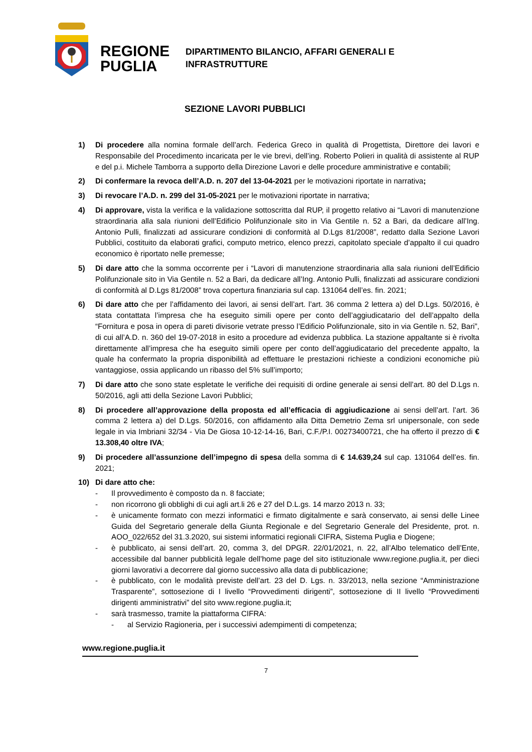REGIONE
PUGLIA
DIPARTIMENTO BILANCIO, AFFARI GENERALI E
INFRASTRUTTURE
SEZIONE LAVORI PUBBLICI
1) Di procedere alla nomina formale dell’arch. Federica Greco in qualità di Progettista, Direttore dei lavori e Responsabile del Procedimento incaricata per le vie brevi, dell’ing. Roberto Polieri in qualità di assistente al RUP e del p.i. Michele Tamborra a supporto della Direzione Lavori e delle procedure amministrative e contabili;
2) Di confermare la revoca dell’A.D. n. 207 del 13-04-2021 per le motivazioni riportate in narrativa;
3) Di revocare l’A.D. n. 299 del 31-05-2021 per le motivazioni riportate in narrativa;
4) Di approvare, vista la verifica e la validazione sottoscritta dal RUP, il progetto relativo ai “Lavori di manutenzione straordinaria alla sala riunioni dell’Edificio Polifunzionale sito in Via Gentile n. 52 a Bari, da dedicare all’Ing. Antonio Pulli, finalizzati ad assicurare condizioni di conformità al D.Lgs 81/2008”, redatto dalla Sezione Lavori Pubblici, costituito da elaborati grafici, computo metrico, elenco prezzi, capitolato speciale d’appalto il cui quadro economico è riportato nelle premesse;
5) Di dare atto che la somma occorrente per i “Lavori di manutenzione straordinaria alla sala riunioni dell’Edificio Polifunzionale sito in Via Gentile n. 52 a Bari, da dedicare all’Ing. Antonio Pulli, finalizzati ad assicurare condizioni di conformità al D.Lgs 81/2008” trova copertura finanziaria sul cap. 131064 dell’es. fin. 2021;
6) Di dare atto che per l’affidamento dei lavori, ai sensi dell’art. l’art. 36 comma 2 lettera a) del D.Lgs. 50/2016, è stata contattata l’impresa che ha eseguito simili opere per conto dell’aggiudicatario del dell’appalto della “Fornitura e posa in opera di pareti divisorie vetrate presso l’Edificio Polifunzionale, sito in via Gentile n. 52, Bari”, di cui all’A.D. n. 360 del 19-07-2018 in esito a procedure ad evidenza pubblica. La stazione appaltante si è rivolta direttamente all’impresa che ha eseguito simili opere per conto dell’aggiudicatario del precedente appalto, la quale ha confermato la propria disponibilità ad effettuare le prestazioni richieste a condizioni economiche più vantaggiose, ossia applicando un ribasso del 5% sull’importo;
7) Di dare atto che sono state espletate le verifiche dei requisiti di ordine generale ai sensi dell’art. 80 del D.Lgs n. 50/2016, agli atti della Sezione Lavori Pubblici;
8) Di procedere all’approvazione della proposta ed all’efficacia di aggiudicazione ai sensi dell’art. l’art. 36 comma 2 lettera a) del D.Lgs. 50/2016, con affidamento alla Ditta Demetrio Zema srl unipersonale, con sede legale in via Imbriani 32/34 - Via De Giosa 10-12-14-16, Bari, C.F./P.I. 00273400721, che ha offerto il prezzo di € 13.308,40 oltre IVA;
9) Di procedere all’assunzione dell’impegno di spesa della somma di € 14.639,24 sul cap. 131064 dell’es. fin. 2021;
10) Di dare atto che:
- Il provvedimento è composto da n. 8 facciate;
- non ricorrono gli obblighi di cui agli art.li 26 e 27 del D.L.gs. 14 marzo 2013 n. 33;
- è unicamente formato con mezzi informatici e firmato digitalmente e sarà conservato, ai sensi delle Linee Guida del Segretario generale della Giunta Regionale e del Segretario Generale del Presidente, prot. n. AOO_022/652 del 31.3.2020, sui sistemi informatici regionali CIFRA, Sistema Puglia e Diogene;
- è pubblicato, ai sensi dell’art. 20, comma 3, del DPGR. 22/01/2021, n. 22, all’Albo telematico dell’Ente, accessibile dal banner pubblicità legale dell’home page del sito istituzionale www.regione.puglia.it, per dieci giorni lavorativi a decorrere dal giorno successivo alla data di pubblicazione;
- è pubblicato, con le modalità previste dell’art. 23 del D. Lgs. n. 33/2013, nella sezione “Amministrazione Trasparente”, sottosezione di I livello “Provvedimenti dirigenti”, sottosezione di II livello “Provvedimenti dirigenti amministrativi” del sito www.regione.puglia.it;
- sarà trasmesso, tramite la piattaforma CIFRA:
- al Servizio Ragioneria, per i successivi adempimenti di competenza;
www.regione.puglia.it
7